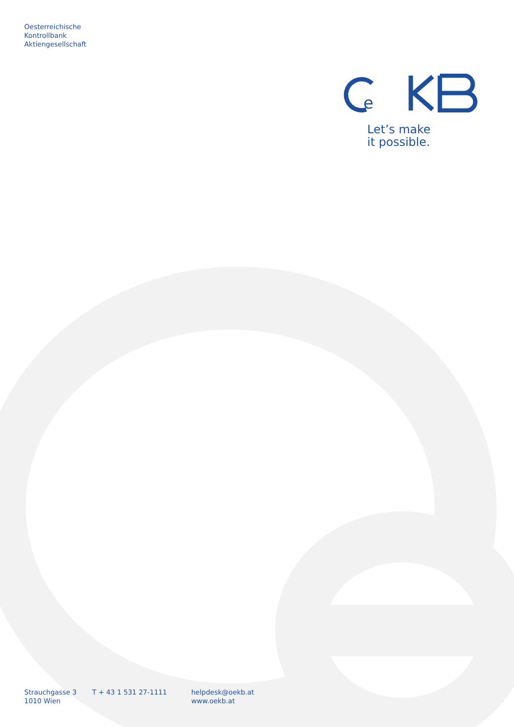Oesterreichische
Kontrollbank
Aktiengesellschaft
e
Let’s make
it possible.
Strauchgasse 3
1010 Wien
T + 43 1 531 27-1111 helpdesk@oekb.at
www.oekb.at